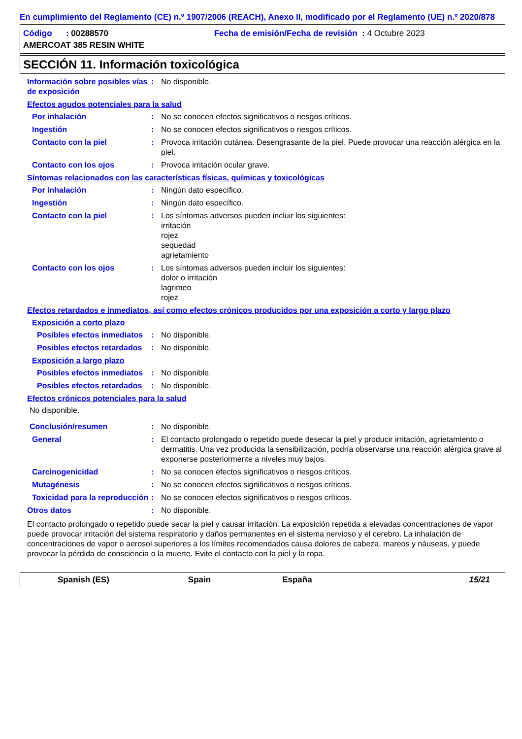En cumplimiento del Reglamento (CE) n.º 1907/2006 (REACH), Anexo II, modificado por el Reglamento (UE) n.º 2020/878
Código : 00288570 Fecha de emisión/Fecha de revisión : 4 Octubre 2023
AMERCOAT 385 RESIN WHITE
SECCIÓN 11. Información toxicológica
Información sobre posibles vías de exposición
: No disponible.
Efectos agudos potenciales para la salud
Por inhalación : No se conocen efectos significativos o riesgos críticos.
Ingestión : No se conocen efectos significativos o riesgos críticos.
Contacto con la piel : Provoca irritación cutánea. Desengrasante de la piel. Puede provocar una reacción alérgica en la piel.
Contacto con los ojos : Provoca irritación ocular grave.
Síntomas relacionados con las características físicas, químicas y toxicológicas
Por inhalación : Ningún dato específico.
Ingestión : Ningún dato específico.
Contacto con la piel : Los síntomas adversos pueden incluir los siguientes:
irritación
rojez
sequedad
agrietamiento
Contacto con los ojos : Los síntomas adversos pueden incluir los siguientes:
dolor o irritación
lagrimeo
rojez
Efectos retardados e inmediatos, así como efectos crónicos producidos por una exposición a corto y largo plazo
Exposición a corto plazo
Posibles efectos inmediatos
: No disponible.
Posibles efectos retardados
: No disponible.
Exposición a largo plazo
Posibles efectos inmediatos
: No disponible.
Posibles efectos retardados
: No disponible.
Efectos crónicos potenciales para la salud
No disponible.
Conclusión/resumen : No disponible.
General : El contacto prolongado o repetido puede desecar la piel y producir irritación, agrietamiento o dermatitis. Una vez producida la sensibilización, podría observarse una reacción alérgica grave al exponerse posteriormente a niveles muy bajos.
Carcinogenicidad : No se conocen efectos significativos o riesgos críticos.
Mutagénesis : No se conocen efectos significativos o riesgos críticos.
Toxicidad para la reproducción
: No se conocen efectos significativos o riesgos críticos.
Otros datos : No disponible.
El contacto prolongado o repetido puede secar la piel y causar irritación. La exposición repetida a elevadas concentraciones de vapor puede provocar irritación del sistema respiratorio y daños permanentes en el sistema nervioso y el cerebro. La inhalación de concentraciones de vapor o aerosol superiores a los límites recomendados causa dolores de cabeza, mareos y náuseas, y puede provocar la pérdida de consciencia o la muerte. Evite el contacto con la piel y la ropa.
Spanish (ES) Spain España 15/21